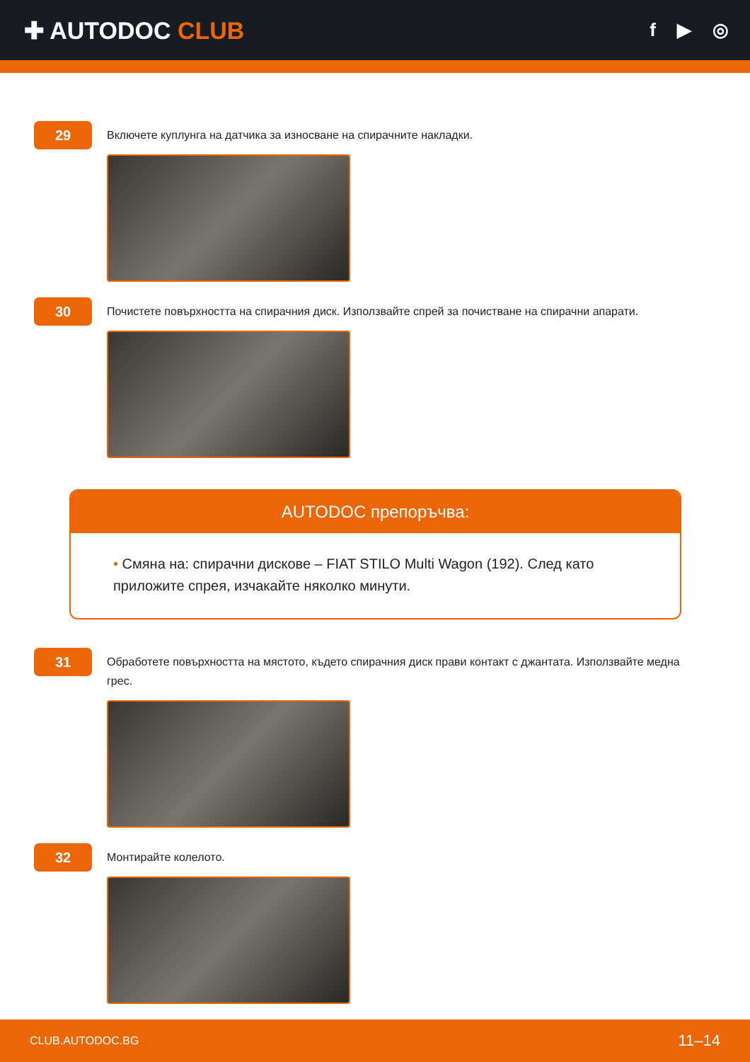✚ AUTODOC CLUB
f ▶ ◎
29
Включете куплунга на датчика за износване на спирачните накладки.
30
Почистете повърхността на спирачния диск. Използвайте спрей за почистване на спирачни апарати.
AUTODOC препоръчва:
• Смяна на: спирачни дискове – FIAT STILO Multi Wagon (192). След като приложите спрея, изчакайте няколко минути.
31
Обработете повърхността на мястото, където спирачния диск прави контакт с джантата. Използвайте медна грес.
32
Монтирайте колелото.
CLUB.AUTODOC.BG 11–14